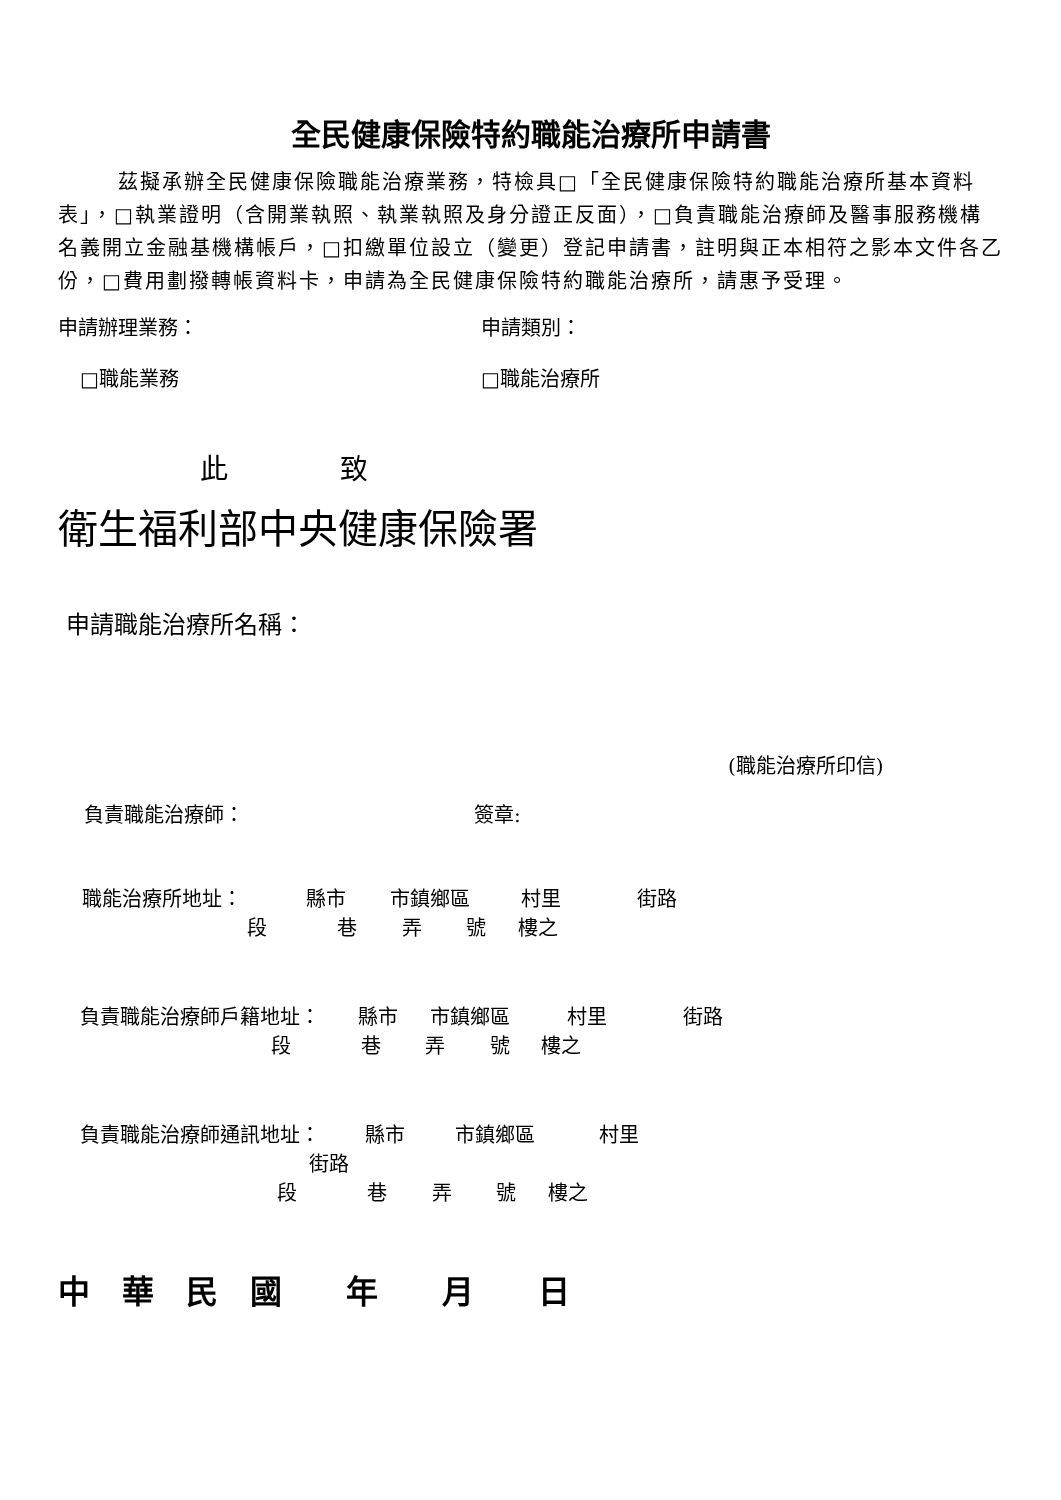全民健康保險特約職能治療所申請書
茲擬承辦全民健康保險職能治療業務，特檢具□「全民健康保險特約職能治療所基本資料表」，□執業證明（含開業執照、執業執照及身分證正反面），□負責職能治療師及醫事服務機構名義開立金融基機構帳戶，□扣繳單位設立（變更）登記申請書，註明與正本相符之影本文件各乙份，□費用劃撥轉帳資料卡，申請為全民健康保險特約職能治療所，請惠予受理。
申請辦理業務： 申請類別：
□職能業務 □職能治療所
此　　　　致
衛生福利部中央健康保險署
申請職能治療所名稱：
(職能治療所印信)
負責職能治療師： 簽章:
職能治療所地址： 縣市 市鎮鄉區 村里 街路
段 巷 弄 號 樓之
負責職能治療師戶籍地址： 縣市 市鎮鄉區 村里 街路
段 巷 弄 號 樓之
負責職能治療師通訊地址： 縣市 市鎮鄉區 村里
街路
段 巷 弄 號 樓之
中　華　民　國　　年　　月　　日